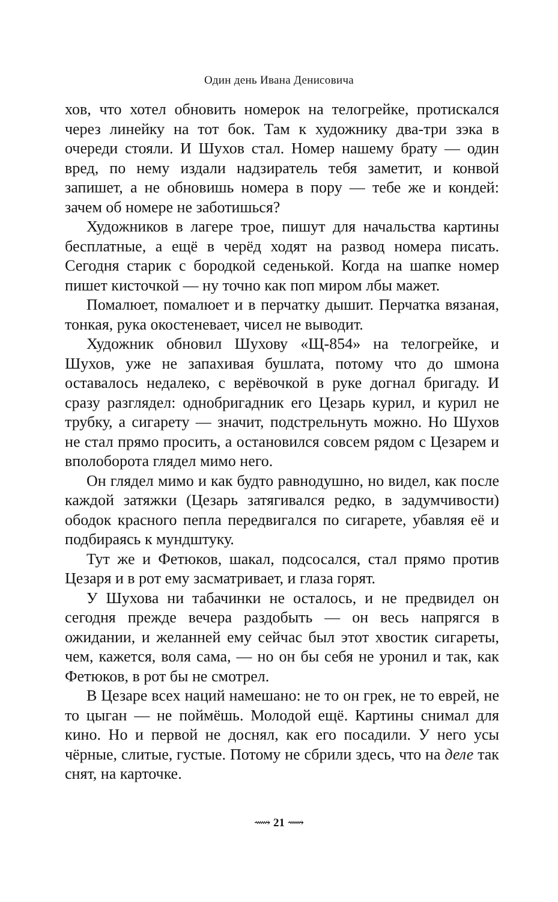Один день Ивана Денисовича
хов, что хотел обновить номерок на телогрейке, протискался через линейку на тот бок. Там к художнику два-три зэка в очереди стояли. И Шухов стал. Номер нашему брату — один вред, по нему издали надзиратель тебя заметит, и конвой запишет, а не обновишь номера в пору — тебе же и кондей: зачем об номере не заботишься?
Художников в лагере трое, пишут для начальства картины бесплатные, а ещё в черёд ходят на развод номера писать. Сегодня старик с бородкой седенькой. Когда на шапке номер пишет кисточкой — ну точно как поп миром лбы мажет.
Помалюет, помалюет и в перчатку дышит. Перчатка вязаная, тонкая, рука окостеневает, чисел не выводит.
Художник обновил Шухову «Щ-854» на телогрейке, и Шухов, уже не запахивая бушлата, потому что до шмона оставалось недалеко, с верёвочкой в руке догнал бригаду. И сразу разглядел: однобригадник его Цезарь курил, и курил не трубку, а сигарету — значит, подстрельнуть можно. Но Шухов не стал прямо просить, а остановился совсем рядом с Цезарем и вполоборота глядел мимо него.
Он глядел мимо и как будто равнодушно, но видел, как после каждой затяжки (Цезарь затягивался редко, в задумчивости) ободок красного пепла передвигался по сигарете, убавляя её и подбираясь к мундштуку.
Тут же и Фетюков, шакал, подсосался, стал прямо против Цезаря и в рот ему засматривает, и глаза горят.
У Шухова ни табачинки не осталось, и не предвидел он сегодня прежде вечера раздобыть — он весь напрягся в ожидании, и желанней ему сейчас был этот хвостик сигареты, чем, кажется, воля сама, — но он бы себя не уронил и так, как Фетюков, в рот бы не смотрел.
В Цезаре всех наций намешано: не то он грек, не то еврей, не то цыган — не поймёшь. Молодой ещё. Картины снимал для кино. Но и первой не доснял, как его посадили. У него усы чёрные, слитые, густые. Потому не сбрили здесь, что на деле так снят, на карточке.
⟿ 21 ⟿